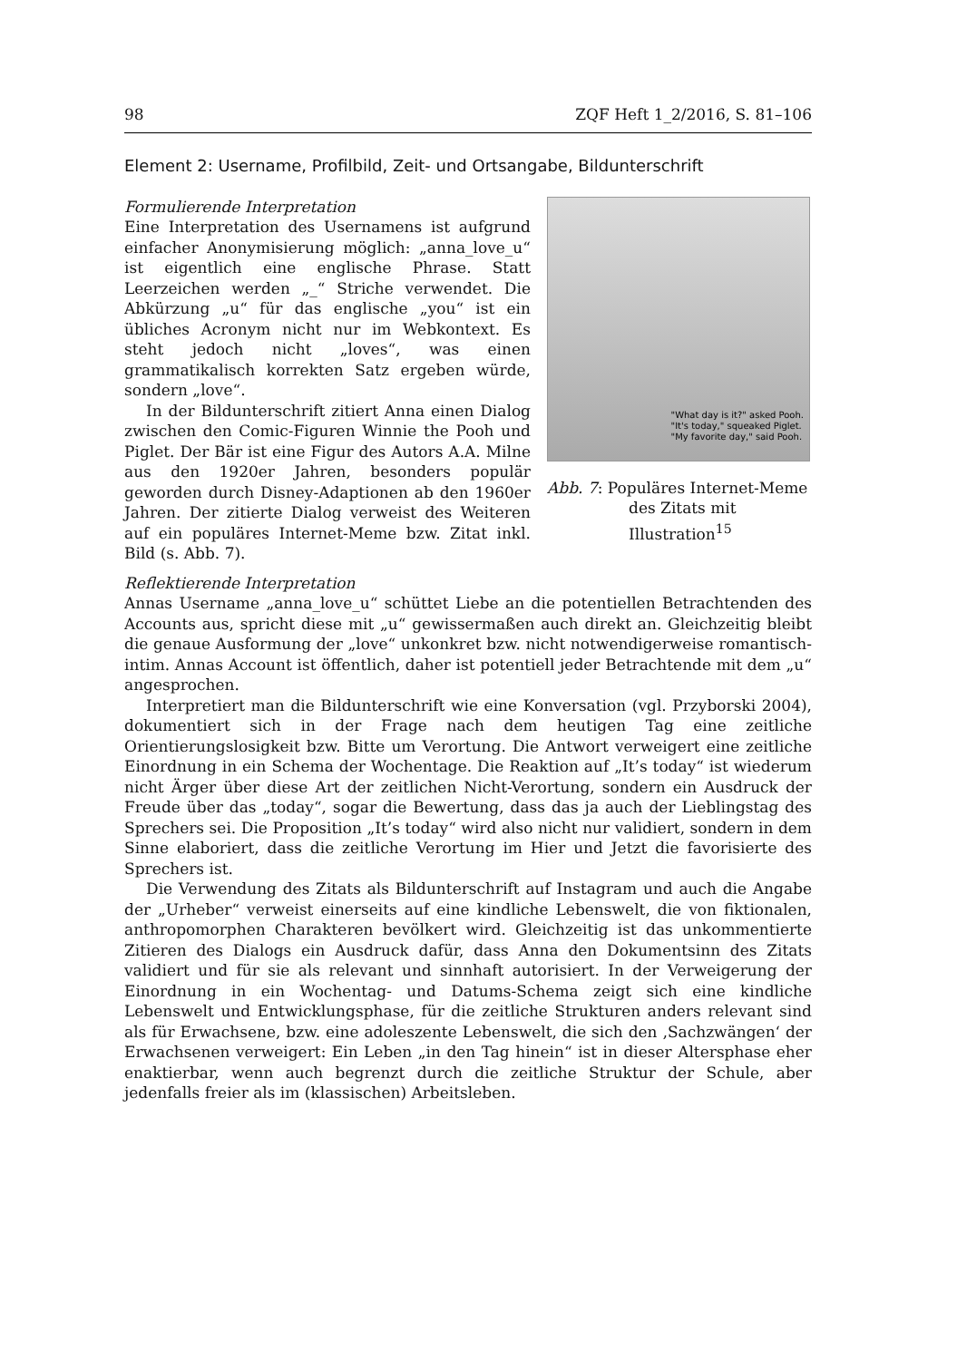98 ZQF Heft 1_2/2016, S. 81–106
Element 2: Username, Profilbild, Zeit- und Ortsangabe, Bildunterschrift
Formulierende Interpretation
Eine Interpretation des Usernamens ist aufgrund einfacher Anonymisierung möglich: „anna_love_u“ ist eigentlich eine englische Phrase. Statt Leerzeichen werden „_“ Striche verwendet. Die Abkürzung „u“ für das englische „you“ ist ein übliches Acronym nicht nur im Webkontext. Es steht jedoch nicht „loves“, was einen grammatikalisch korrekten Satz ergeben würde, sondern „love“.
In der Bildunterschrift zitiert Anna einen Dialog zwischen den Comic-Figuren Winnie the Pooh und Piglet. Der Bär ist eine Figur des Autors A.A. Milne aus den 1920er Jahren, besonders populär geworden durch Disney-Adaptionen ab den 1960er Jahren. Der zitierte Dialog verweist des Weiteren auf ein populäres Internet-Meme bzw. Zitat inkl. Bild (s. Abb. 7).
"What day is it?" asked Pooh.
"It's today," squeaked Piglet.
"My favorite day," said Pooh.
Abb. 7: Populäres Internet-Meme des Zitats mit Illustration<sup>15</sup>
Reflektierende Interpretation
Annas Username „anna_love_u“ schüttet Liebe an die potentiellen Betrachtenden des Accounts aus, spricht diese mit „u“ gewissermaßen auch direkt an. Gleichzeitig bleibt die genaue Ausformung der „love“ unkonkret bzw. nicht notwendigerweise romantisch-intim. Annas Account ist öffentlich, daher ist potentiell jeder Betrachtende mit dem „u“ angesprochen.
Interpretiert man die Bildunterschrift wie eine Konversation (vgl. Przyborski 2004), dokumentiert sich in der Frage nach dem heutigen Tag eine zeitliche Orientierungslosigkeit bzw. Bitte um Verortung. Die Antwort verweigert eine zeitliche Einordnung in ein Schema der Wochentage. Die Reaktion auf „It’s today“ ist wiederum nicht Ärger über diese Art der zeitlichen Nicht-Verortung, sondern ein Ausdruck der Freude über das „today“, sogar die Bewertung, dass das ja auch der Lieblingstag des Sprechers sei. Die Proposition „It’s today“ wird also nicht nur validiert, sondern in dem Sinne elaboriert, dass die zeitliche Verortung im Hier und Jetzt die favorisierte des Sprechers ist.
Die Verwendung des Zitats als Bildunterschrift auf Instagram und auch die Angabe der „Urheber“ verweist einerseits auf eine kindliche Lebenswelt, die von fiktionalen, anthropomorphen Charakteren bevölkert wird. Gleichzeitig ist das unkommentierte Zitieren des Dialogs ein Ausdruck dafür, dass Anna den Dokumentsinn des Zitats validiert und für sie als relevant und sinnhaft autorisiert. In der Verweigerung der Einordnung in ein Wochentag- und Datums-Schema zeigt sich eine kindliche Lebenswelt und Entwicklungsphase, für die zeitliche Strukturen anders relevant sind als für Erwachsene, bzw. eine adoleszente Lebenswelt, die sich den ‚Sachzwängen‘ der Erwachsenen verweigert: Ein Leben „in den Tag hinein“ ist in dieser Altersphase eher enaktierbar, wenn auch begrenzt durch die zeitliche Struktur der Schule, aber jedenfalls freier als im (klassischen) Arbeitsleben.